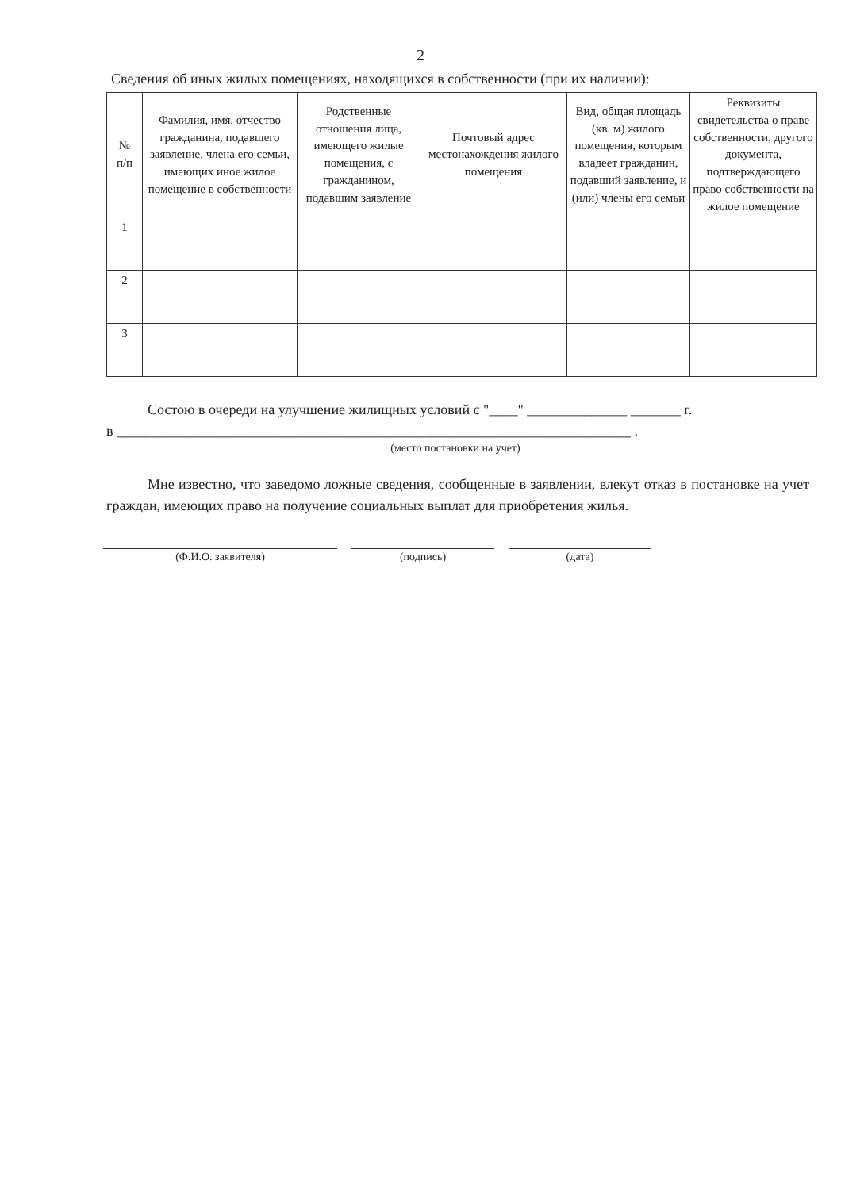2
Сведения об иных жилых помещениях, находящихся в собственности (при их наличии):
| № п/п | Фамилия, имя, отчество гражданина, подавшего заявление, члена его семьи, имеющих иное жилое помещение в собственности | Родственные отношения лица, имеющего жилые помещения, с гражданином, подавшим заявление | Почтовый адрес местонахождения жилого помещения | Вид, общая площадь (кв. м) жилого помещения, которым владеет гражданин, подавший заявление, и (или) члены его семьи | Реквизиты свидетельства о праве собственности, другого документа, подтверждающего право собственности на жилое помещение |
| --- | --- | --- | --- | --- | --- |
| 1 | | | | | |
| 2 | | | | | |
| 3 | | | | | |
Состою в очереди на улучшение жилищных условий с "____" ______________ _______ г.
в ________________________________________________________________________ .
(место постановки на учет)
Мне известно, что заведомо ложные сведения, сообщенные в заявлении, влекут отказ в постановке на учет граждан, имеющих право на получение социальных выплат для приобретения жилья.
(Ф.И.О. заявителя) (подпись) (дата)